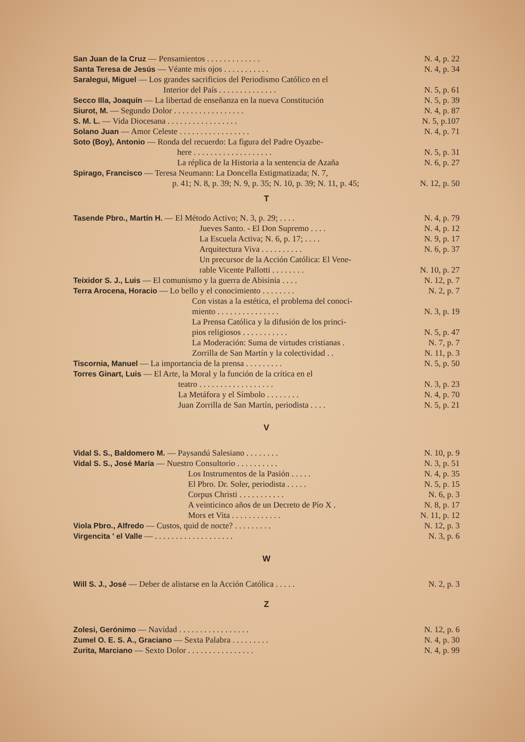| San Juan de la Cruz — Pensamientos . . . . . . . . . . . . . | N. 4, p. 22 |
| Santa Teresa de Jesús — Véante mis ojos . . . . . . . . . . . | N. 4, p. 34 |
| Saralegui, Miguel — Los grandes sacrificios del Periodismo Católico en el Interior del País . . . . . . . . . . . . . . | N. 5, p. 61 |
| Secco Illa, Joaquín — La libertad de enseñanza en la nueva Constitución | N. 5, p. 39 |
| Siurot, M. — Segundo Dolor . . . . . . . . . . . . . . . . . | N. 4, p. 87 |
| S. M. L. — Vida Diocesana . . . . . . . . . . . . . . . . . | N. 5, p.107 |
| Solano Juan — Amor Celeste . . . . . . . . . . . . . . . . . | N. 4, p. 71 |
| Soto (Boy), Antonio — Ronda del recuerdo: La figura del Padre Oyazbe- here . . . . . . . . . . . . . . . . . . . | N. 5, p. 31 |
| La réplica de la Historia a la sentencia de Azaña | N. 6, p. 27 |
| Spirago, Francisco — Teresa Neumann: La Doncella Estigmatizada; N. 7, p. 41; N. 8, p. 39; N. 9, p. 35; N. 10, p. 39; N. 11, p. 45; | N. 12, p. 50 |
T
| Tasende Pbro., Martín H. — El Método Activo; N. 3, p. 29; . . . . | N. 4, p. 79 |
| Jueves Santo. - El Don Supremo . . . . | N. 4, p. 12 |
| La Escuela Activa; N. 6, p. 17; . . . . | N. 9, p. 17 |
| Arquitectura Viva . . . . . . . . . . | N. 6, p. 37 |
| Un precursor de la Acción Católica: El Vene- rable Vicente Pallotti . . . . . . . . | N. 10, p. 27 |
| Teixidor S. J., Luis — El comunismo y la guerra de Abisinia . . . . | N. 12, p. 7 |
| Terra Arocena, Horacio — Lo bello y el conocimiento . . . . . . . . | N. 2, p. 7 |
| Con vistas a la estética, el problema del conoci- miento . . . . . . . . . . . . . . . | N. 3, p. 19 |
| La Prensa Católica y la difusión de los princi- pios religiosos . . . . . . . . . . . | N. 5, p. 47 |
| La Moderación: Suma de virtudes cristianas . | N. 7, p. 7 |
| Zorrilla de San Martín y la colectividad . . | N. 11, p. 3 |
| Tiscornia, Manuel — La importancia de la prensa . . . . . . . . . | N. 5, p. 50 |
| Torres Ginart, Luis — El Arte, la Moral y la función de la crítica en el teatro . . . . . . . . . . . . . . . . . . | N. 3, p. 23 |
| La Metáfora y el Símbolo . . . . . . . . | N. 4, p. 70 |
| Juan Zorrilla de San Martín, periodista . . . . | N. 5, p. 21 |
V
| Vidal S. S., Baldomero M. — Paysandú Salesiano . . . . . . . . | N. 10, p. 9 |
| Vidal S. S., José María — Nuestro Consultorio . . . . . . . . . . | N. 3, p. 51 |
| Los Instrumentos de la Pasión . . . . . | N. 4, p. 35 |
| El Pbro. Dr. Soler, periodista . . . . . | N. 5, p. 15 |
| Corpus Christi . . . . . . . . . . . | N. 6, p. 3 |
| A veinticinco años de un Decreto de Pío X . | N. 8, p. 17 |
| Mors et Vita . . . . . . . . . . . . | N. 11, p. 12 |
| Viola Pbro., Alfredo — Custos, quid de nocte? . . . . . . . . . | N. 12, p. 3 |
| Virgencita ' el Valle — . . . . . . . . . . . . . . . . . . . | N. 3, p. 6 |
W
| Will S. J., José — Deber de alistarse en la Acción Católica . . . . . | N. 2, p. 3 |
Z
| Zolesi, Gerónimo — Navidad . . . . . . . . . . . . . . . . . | N. 12, p. 6 |
| Zumel O. E. S. A., Graciano — Sexta Palabra . . . . . . . . . | N. 4, p. 30 |
| Zurita, Marciano — Sexto Dolor . . . . . . . . . . . . . . . . | N. 4, p. 99 |